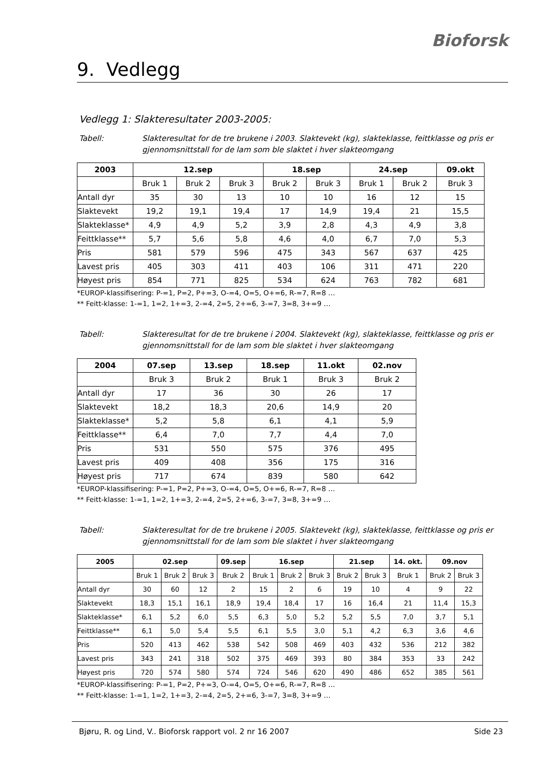Bioforsk
9. Vedlegg
Vedlegg 1: Slakteresultater 2003-2005:
Tabell: Slakteresultat for de tre brukene i 2003. Slaktevekt (kg), slakteklasse, feittklasse og pris er gjennomsnittstall for de lam som ble slaktet i hver slakteomgang
| 2003 | 12.sep | | | 18.sep | | 24.sep | | 09.okt |
| --- | --- | --- | --- | --- | --- | --- | --- | --- |
| | Bruk 1 | Bruk 2 | Bruk 3 | Bruk 2 | Bruk 3 | Bruk 1 | Bruk 2 | Bruk 3 |
| Antall dyr | 35 | 30 | 13 | 10 | 10 | 16 | 12 | 15 |
| Slaktevekt | 19,2 | 19,1 | 19,4 | 17 | 14,9 | 19,4 | 21 | 15,5 |
| Slakteklasse* | 4,9 | 4,9 | 5,2 | 3,9 | 2,8 | 4,3 | 4,9 | 3,8 |
| Feittklasse** | 5,7 | 5,6 | 5,8 | 4,6 | 4,0 | 6,7 | 7,0 | 5,3 |
| Pris | 581 | 579 | 596 | 475 | 343 | 567 | 637 | 425 |
| Lavest pris | 405 | 303 | 411 | 403 | 106 | 311 | 471 | 220 |
| Høyest pris | 854 | 771 | 825 | 534 | 624 | 763 | 782 | 681 |
*EUROP-klassifisering: P-=1, P=2, P+=3, O-=4, O=5, O+=6, R-=7, R=8 …
** Feitt-klasse: 1-=1, 1=2, 1+=3, 2-=4, 2=5, 2+=6, 3-=7, 3=8, 3+=9 …
Tabell: Slakteresultat for de tre brukene i 2004. Slaktevekt (kg), slakteklasse, feittklasse og pris er gjennomsnittstall for de lam som ble slaktet i hver slakteomgang
| 2004 | 07.sep | 13.sep | 18.sep | 11.okt | 02.nov |
| --- | --- | --- | --- | --- | --- |
| | Bruk 3 | Bruk 2 | Bruk 1 | Bruk 3 | Bruk 2 |
| Antall dyr | 17 | 36 | 30 | 26 | 17 |
| Slaktevekt | 18,2 | 18,3 | 20,6 | 14,9 | 20 |
| Slakteklasse* | 5,2 | 5,8 | 6,1 | 4,1 | 5,9 |
| Feittklasse** | 6,4 | 7,0 | 7,7 | 4,4 | 7,0 |
| Pris | 531 | 550 | 575 | 376 | 495 |
| Lavest pris | 409 | 408 | 356 | 175 | 316 |
| Høyest pris | 717 | 674 | 839 | 580 | 642 |
*EUROP-klassifisering: P-=1, P=2, P+=3, O-=4, O=5, O+=6, R-=7, R=8 …
** Feitt-klasse: 1-=1, 1=2, 1+=3, 2-=4, 2=5, 2+=6, 3-=7, 3=8, 3+=9 …
Tabell: Slakteresultat for de tre brukene i 2005. Slaktevekt (kg), slakteklasse, feittklasse og pris er gjennomsnittstall for de lam som ble slaktet i hver slakteomgang
| 2005 | 02.sep | | | 09.sep | 16.sep | | | 21.sep | | 14. okt. | 09.nov | |
| --- | --- | --- | --- | --- | --- | --- | --- | --- | --- | --- | --- | --- |
| | Bruk 1 | Bruk 2 | Bruk 3 | Bruk 2 | Bruk 1 | Bruk 2 | Bruk 3 | Bruk 2 | Bruk 3 | Bruk 1 | Bruk 2 | Bruk 3 |
| Antall dyr | 30 | 60 | 12 | 2 | 15 | 2 | 6 | 19 | 10 | 4 | 9 | 22 |
| Slaktevekt | 18,3 | 15,1 | 16,1 | 18,9 | 19,4 | 18,4 | 17 | 16 | 16,4 | 21 | 11,4 | 15,3 |
| Slakteklasse* | 6,1 | 5,2 | 6,0 | 5,5 | 6,3 | 5,0 | 5,2 | 5,2 | 5,5 | 7,0 | 3,7 | 5,1 |
| Feittklasse** | 6,1 | 5,0 | 5,4 | 5,5 | 6,1 | 5,5 | 3,0 | 5,1 | 4,2 | 6,3 | 3,6 | 4,6 |
| Pris | 520 | 413 | 462 | 538 | 542 | 508 | 469 | 403 | 432 | 536 | 212 | 382 |
| Lavest pris | 343 | 241 | 318 | 502 | 375 | 469 | 393 | 80 | 384 | 353 | 33 | 242 |
| Høyest pris | 720 | 574 | 580 | 574 | 724 | 546 | 620 | 490 | 486 | 652 | 385 | 561 |
*EUROP-klassifisering: P-=1, P=2, P+=3, O-=4, O=5, O+=6, R-=7, R=8 …
** Feitt-klasse: 1-=1, 1=2, 1+=3, 2-=4, 2=5, 2+=6, 3-=7, 3=8, 3+=9 …
Bjøru, R. og Lind, V.. Bioforsk rapport vol. 2 nr 16 2007 Side 23